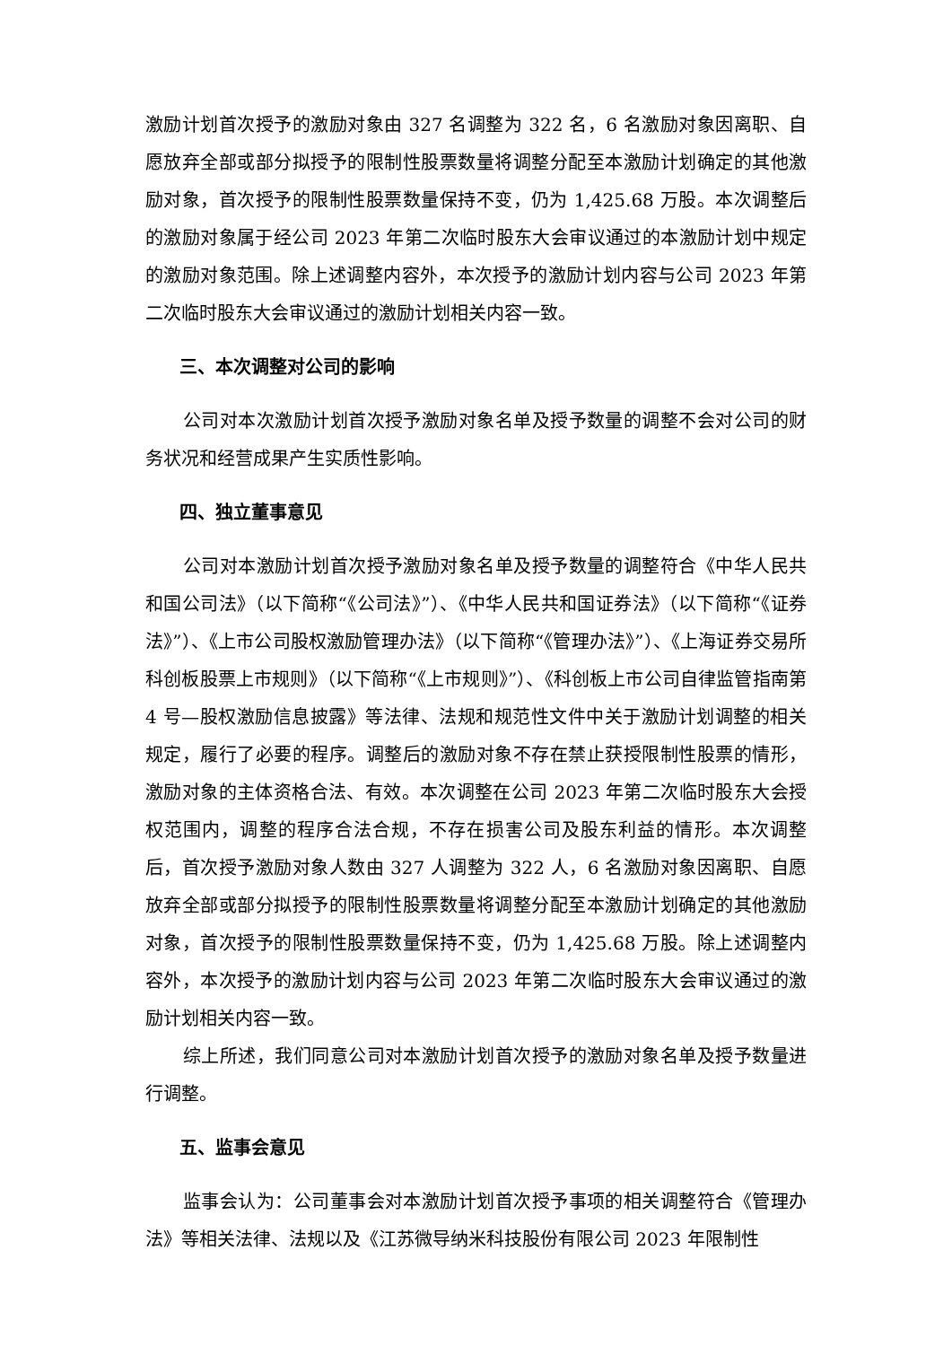激励计划首次授予的激励对象由 327 名调整为 322 名，6 名激励对象因离职、自愿放弃全部或部分拟授予的限制性股票数量将调整分配至本激励计划确定的其他激励对象，首次授予的限制性股票数量保持不变，仍为 1,425.68 万股。本次调整后的激励对象属于经公司 2023 年第二次临时股东大会审议通过的本激励计划中规定的激励对象范围。除上述调整内容外，本次授予的激励计划内容与公司 2023 年第二次临时股东大会审议通过的激励计划相关内容一致。
三、本次调整对公司的影响
公司对本次激励计划首次授予激励对象名单及授予数量的调整不会对公司的财务状况和经营成果产生实质性影响。
四、独立董事意见
公司对本激励计划首次授予激励对象名单及授予数量的调整符合《中华人民共和国公司法》（以下简称“《公司法》”）、《中华人民共和国证券法》（以下简称“《证券法》”）、《上市公司股权激励管理办法》（以下简称“《管理办法》”）、《上海证券交易所科创板股票上市规则》（以下简称“《上市规则》”）、《科创板上市公司自律监管指南第 4 号—股权激励信息披露》等法律、法规和规范性文件中关于激励计划调整的相关规定，履行了必要的程序。调整后的激励对象不存在禁止获授限制性股票的情形，激励对象的主体资格合法、有效。本次调整在公司 2023 年第二次临时股东大会授权范围内，调整的程序合法合规，不存在损害公司及股东利益的情形。本次调整后，首次授予激励对象人数由 327 人调整为 322 人，6 名激励对象因离职、自愿放弃全部或部分拟授予的限制性股票数量将调整分配至本激励计划确定的其他激励对象，首次授予的限制性股票数量保持不变，仍为 1,425.68 万股。除上述调整内容外，本次授予的激励计划内容与公司 2023 年第二次临时股东大会审议通过的激励计划相关内容一致。
综上所述，我们同意公司对本激励计划首次授予的激励对象名单及授予数量进行调整。
五、监事会意见
监事会认为：公司董事会对本激励计划首次授予事项的相关调整符合《管理办法》等相关法律、法规以及《江苏微导纳米科技股份有限公司 2023 年限制性